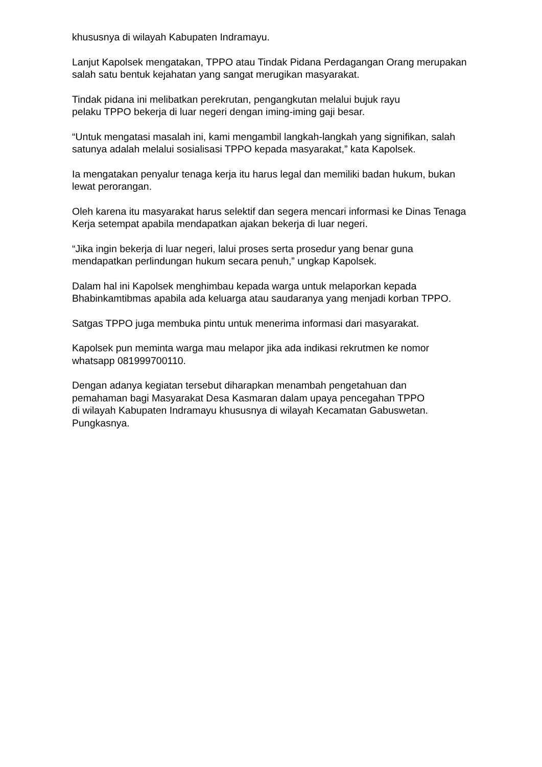khususnya di wilayah Kabupaten Indramayu.
Lanjut Kapolsek mengatakan, TPPO atau Tindak Pidana Perdagangan Orang merupakan salah satu bentuk kejahatan yang sangat merugikan masyarakat.
Tindak pidana ini melibatkan perekrutan, pengangkutan melalui bujuk rayu
pelaku TPPO bekerja di luar negeri dengan iming-iming gaji besar.
“Untuk mengatasi masalah ini, kami mengambil langkah-langkah yang signifikan, salah satunya adalah melalui sosialisasi TPPO kepada masyarakat,” kata Kapolsek.
Ia mengatakan penyalur tenaga kerja itu harus legal dan memiliki badan hukum, bukan lewat perorangan.
Oleh karena itu masyarakat harus selektif dan segera mencari informasi ke Dinas Tenaga Kerja setempat apabila mendapatkan ajakan bekerja di luar negeri.
“Jika ingin bekerja di luar negeri, lalui proses serta prosedur yang benar guna
mendapatkan perlindungan hukum secara penuh,” ungkap Kapolsek.
Dalam hal ini Kapolsek menghimbau kepada warga untuk melaporkan kepada Bhabinkamtibmas apabila ada keluarga atau saudaranya yang menjadi korban TPPO.
Satgas TPPO juga membuka pintu untuk menerima informasi dari masyarakat.
Kapolsek pun meminta warga mau melapor jika ada indikasi rekrutmen ke nomor whatsapp 081999700110.
Dengan adanya kegiatan tersebut diharapkan menambah pengetahuan dan
pemahaman bagi Masyarakat Desa Kasmaran dalam upaya pencegahan TPPO
di wilayah Kabupaten Indramayu khususnya di wilayah Kecamatan Gabuswetan.
Pungkasnya.